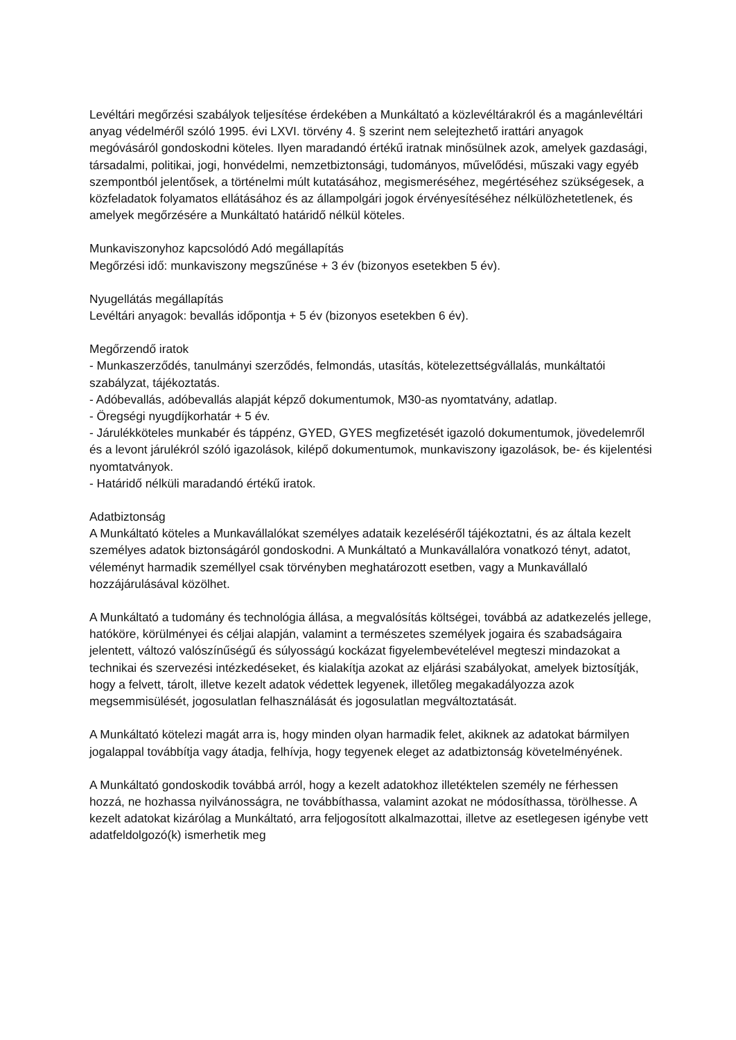Levéltári megőrzési szabályok teljesítése érdekében a Munkáltató a közlevéltárakról és a magánlevéltári anyag védelméről szóló 1995. évi LXVI. törvény 4. § szerint nem selejtezhető irattári anyagok megóvásáról gondoskodni köteles. Ilyen maradandó értékű iratnak minősülnek azok, amelyek gazdasági, társadalmi, politikai, jogi, honvédelmi, nemzetbiztonsági, tudományos, művelődési, műszaki vagy egyéb szempontból jelentősek, a történelmi múlt kutatásához, megismeréséhez, megértéséhez szükségesek, a közfeladatok folyamatos ellátásához és az állampolgári jogok érvényesítéséhez nélkülözhetetlenek, és amelyek megőrzésére a Munkáltató határidő nélkül köteles.
Munkaviszonyhoz kapcsolódó Adó megállapítás
Megőrzési idő: munkaviszony megszűnése + 3 év (bizonyos esetekben 5 év).
Nyugellátás megállapítás
Levéltári anyagok: bevallás időpontja + 5 év (bizonyos esetekben 6 év).
Megőrzendő iratok
- Munkaszerződés, tanulmányi szerződés, felmondás, utasítás, kötelezettségvállalás, munkáltatói szabályzat, tájékoztatás.
- Adóbevallás, adóbevallás alapját képző dokumentumok, M30-as nyomtatvány, adatlap.
- Öregségi nyugdíjkorhatár + 5 év.
- Járulékköteles munkabér és táppénz, GYED, GYES megfizetését igazoló dokumentumok, jövedelemről és a levont járulékról szóló igazolások, kilépő dokumentumok, munkaviszony igazolások, be- és kijelentési nyomtatványok.
- Határidő nélküli maradandó értékű iratok.
Adatbiztonság
A Munkáltató köteles a Munkavállalókat személyes adataik kezeléséről tájékoztatni, és az általa kezelt személyes adatok biztonságáról gondoskodni. A Munkáltató a Munkavállalóra vonatkozó tényt, adatot, véleményt harmadik személlyel csak törvényben meghatározott esetben, vagy a Munkavállaló hozzájárulásával közölhet.
A Munkáltató a tudomány és technológia állása, a megvalósítás költségei, továbbá az adatkezelés jellege, hatóköre, körülményei és céljai alapján, valamint a természetes személyek jogaira és szabadságaira jelentett, változó valószínűségű és súlyosságú kockázat figyelembevételével megteszi mindazokat a technikai és szervezési intézkedéseket, és kialakítja azokat az eljárási szabályokat, amelyek biztosítják, hogy a felvett, tárolt, illetve kezelt adatok védettek legyenek, illetőleg megakadályozza azok megsemmisülését, jogosulatlan felhasználását és jogosulatlan megváltoztatását.
A Munkáltató kötelezi magát arra is, hogy minden olyan harmadik felet, akiknek az adatokat bármilyen jogalappal továbbítja vagy átadja, felhívja, hogy tegyenek eleget az adatbiztonság követelményének.
A Munkáltató gondoskodik továbbá arról, hogy a kezelt adatokhoz illetéktelen személy ne férhessen hozzá, ne hozhassa nyilvánosságra, ne továbbíthassa, valamint azokat ne módosíthassa, törölhesse. A kezelt adatokat kizárólag a Munkáltató, arra feljogosított alkalmazottai, illetve az esetlegesen igénybe vett adatfeldolgozó(k) ismerhetik meg